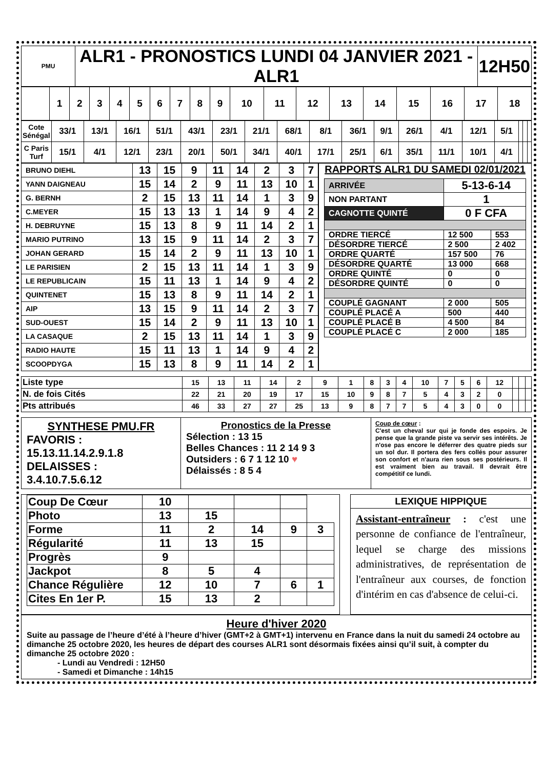| PMU | ALR1 - PRONOSTICS LUNDI 04 JANVIER 2021 - ALR1 | 12H50 |
| | 1 | 2 | 3 | 4 | 5 | 6 | 7 | 8 | 9 | 10 | 11 | 12 | 13 | 14 | 15 | 16 | 17 | 18 |
| Cote Sénégal | 33/1 | 13/1 | 16/1 | 51/1 | 43/1 | 23/1 | 21/1 | 68/1 | 8/1 | 36/1 | 9/1 | 26/1 | 4/1 | 12/1 | 5/1 | | | |
| C Paris Turf | 15/1 | 4/1 | 12/1 | 23/1 | 20/1 | 50/1 | 34/1 | 40/1 | 17/1 | 25/1 | 6/1 | 35/1 | 11/1 | 10/1 | 4/1 | | | |
| BRUNO DIEHL | 13 | 15 | 9 | 11 | 14 | 2 | 3 | 7 |
| YANN DAIGNEAU | 15 | 14 | 2 | 9 | 11 | 13 | 10 | 1 |
| G. BERNH | 2 | 15 | 13 | 11 | 14 | 1 | 3 | 9 |
| C.MEYER | 15 | 13 | 13 | 1 | 14 | 9 | 4 | 2 |
| H. DEBRUYNE | 15 | 13 | 8 | 9 | 11 | 14 | 2 | 1 |
| MARIO PUTRINO | 13 | 15 | 9 | 11 | 14 | 2 | 3 | 7 |
| JOHAN GERARD | 15 | 14 | 2 | 9 | 11 | 13 | 10 | 1 |
| LE PARISIEN | 2 | 15 | 13 | 11 | 14 | 1 | 3 | 9 |
| LE REPUBLICAIN | 15 | 11 | 13 | 1 | 14 | 9 | 4 | 2 |
| QUINTENET | 15 | 13 | 8 | 9 | 11 | 14 | 2 | 1 |
| AIP | 13 | 15 | 9 | 11 | 14 | 2 | 3 | 7 |
| SUD-OUEST | 15 | 14 | 2 | 9 | 11 | 13 | 10 | 1 |
| LA CASAQUE | 2 | 15 | 13 | 11 | 14 | 1 | 3 | 9 |
| RADIO HAUTE | 15 | 11 | 13 | 1 | 14 | 9 | 4 | 2 |
| SCOOPDYGA | 15 | 13 | 8 | 9 | 11 | 14 | 2 | 1 |
RAPPORTS ALR1 DU SAMEDI 02/01/2021
| ARRIVÉE | 5-13-6-14 | |
| NON PARTANT | 1 | |
| CAGNOTTE QUINTÉ | 0 F CFA | |
| ORDRE TIERCÉ | 12 500 | 553 |
| DÉSORDRE TIERCÉ | 2 500 | 2 402 |
| ORDRE QUARTÉ | 157 500 | 76 |
| DÉSORDRE QUARTÉ | 13 000 | 668 |
| ORDRE QUINTÉ | 0 | 0 |
| DÉSORDRE QUINTÉ | 0 | 0 |
| COUPLÉ GAGNANT | 2 000 | 505 |
| COUPLÉ PLACÉ A | 500 | 440 |
| COUPLÉ PLACÉ B | 4 500 | 84 |
| COUPLÉ PLACÉ C | 2 000 | 185 |
| Liste type | 15 | 13 | 11 | 14 | 2 | 9 | 1 | 8 | 3 | 4 | 10 | 7 | 5 | 6 | 12 | | | |
| N. de fois Cités | 22 | 21 | 20 | 19 | 17 | 15 | 10 | 9 | 8 | 7 | 5 | 4 | 3 | 2 | 0 | | | |
| Pts attribués | 46 | 33 | 27 | 27 | 25 | 13 | 9 | 8 | 7 | 7 | 5 | 4 | 3 | 0 | 0 | | | |
SYNTHESE PMU.FR
FAVORIS :
15.13.11.14.2.9.1.8
DELAISSES :
3.4.10.7.5.6.12
Pronostics de la Presse
Sélection : 13 15
Belles Chances : 11 2 14 9 3
Outsiders : 6 7 1 12 10 ♥
Délaissés : 8 5 4
Coup de cœur :
C'est un cheval sur qui je fonde des espoirs. Je pense que la grande piste va servir ses intérêts. Je n'ose pas encore le déferrer des quatre pieds sur un sol dur. Il portera des fers collés pour assurer son confort et n'aura rien sous ses postérieurs. Il est vraiment bien au travail. Il devrait être compétitif ce lundi.
| Coup De Cœur | 10 | | | | |
| Photo | 13 | 15 | | | |
| Forme | 11 | 2 | 14 | 9 | 3 |
| Régularité | 11 | 13 | 15 | | |
| Progrès | 9 | | | | |
| Jackpot | 8 | 5 | 4 | | |
| Chance Régulière | 12 | 10 | 7 | 6 | 1 |
| Cites En 1er P. | 15 | 13 | 2 | | |
LEXIQUE HIPPIQUE
Assistant-entraîneur : c'est une personne de confiance de l'entraîneur, lequel se charge des missions administratives, de représentation de l'entraîneur aux courses, de fonction d'intérim en cas d'absence de celui-ci.
Heure d'hiver 2020
Suite au passage de l’heure d’été à l’heure d’hiver (GMT+2 à GMT+1) intervenu en France dans la nuit du samedi 24 octobre au dimanche 25 octobre 2020, les heures de départ des courses ALR1 sont désormais fixées ainsi qu’il suit, à compter du dimanche 25 octobre 2020 :
- Lundi au Vendredi : 12H50
- Samedi et Dimanche : 14h15